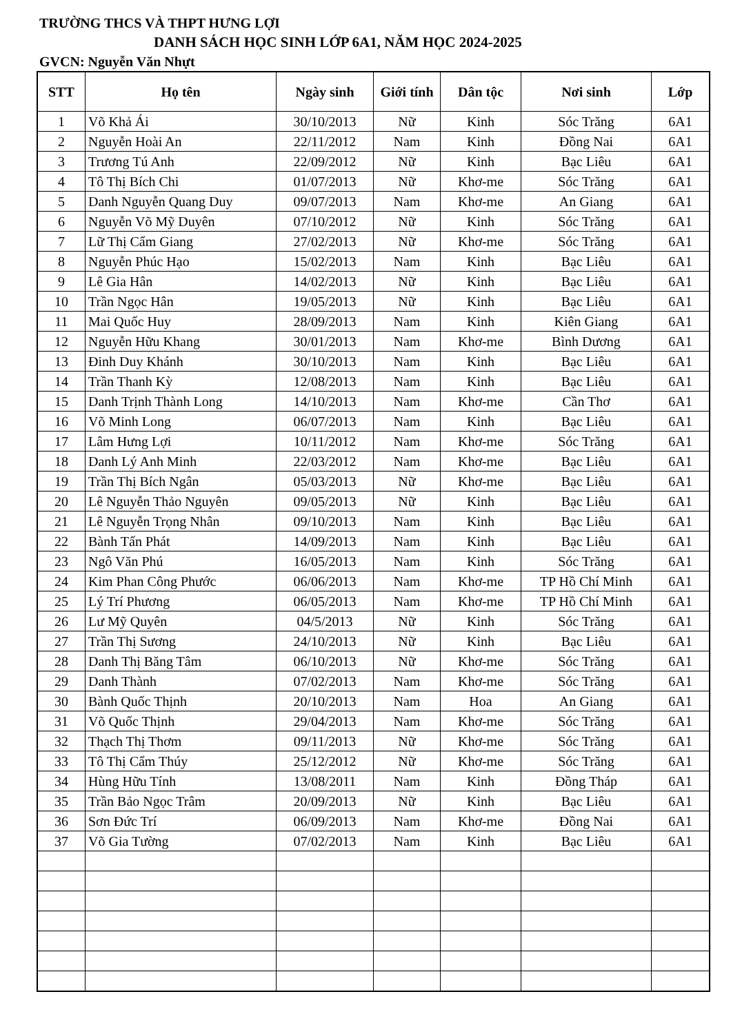TRƯỜNG THCS VÀ THPT HƯNG LỢI
DANH SÁCH HỌC SINH LỚP 6A1, NĂM HỌC 2024-2025
GVCN: Nguyễn Văn Nhựt
| STT | Họ tên | Ngày sinh | Giới tính | Dân tộc | Nơi sinh | Lớp |
| --- | --- | --- | --- | --- | --- | --- |
| 1 | Võ Khả Ái | 30/10/2013 | Nữ | Kinh | Sóc Trăng | 6A1 |
| 2 | Nguyễn Hoài An | 22/11/2012 | Nam | Kinh | Đồng Nai | 6A1 |
| 3 | Trương Tú Anh | 22/09/2012 | Nữ | Kinh | Bạc Liêu | 6A1 |
| 4 | Tô Thị Bích Chi | 01/07/2013 | Nữ | Khơ-me | Sóc Trăng | 6A1 |
| 5 | Danh Nguyễn Quang Duy | 09/07/2013 | Nam | Khơ-me | An Giang | 6A1 |
| 6 | Nguyễn Võ Mỹ Duyên | 07/10/2012 | Nữ | Kinh | Sóc Trăng | 6A1 |
| 7 | Lữ Thị Cẩm Giang | 27/02/2013 | Nữ | Khơ-me | Sóc Trăng | 6A1 |
| 8 | Nguyễn Phúc Hạo | 15/02/2013 | Nam | Kinh | Bạc Liêu | 6A1 |
| 9 | Lê Gia Hân | 14/02/2013 | Nữ | Kinh | Bạc Liêu | 6A1 |
| 10 | Trần Ngọc Hân | 19/05/2013 | Nữ | Kinh | Bạc Liêu | 6A1 |
| 11 | Mai Quốc Huy | 28/09/2013 | Nam | Kinh | Kiên Giang | 6A1 |
| 12 | Nguyễn Hữu Khang | 30/01/2013 | Nam | Khơ-me | Bình Dương | 6A1 |
| 13 | Đinh Duy Khánh | 30/10/2013 | Nam | Kinh | Bạc Liêu | 6A1 |
| 14 | Trần Thanh Kỳ | 12/08/2013 | Nam | Kinh | Bạc Liêu | 6A1 |
| 15 | Danh Trịnh Thành Long | 14/10/2013 | Nam | Khơ-me | Cần Thơ | 6A1 |
| 16 | Võ Minh Long | 06/07/2013 | Nam | Kinh | Bạc Liêu | 6A1 |
| 17 | Lâm Hưng Lợi | 10/11/2012 | Nam | Khơ-me | Sóc Trăng | 6A1 |
| 18 | Danh Lý Anh Minh | 22/03/2012 | Nam | Khơ-me | Bạc Liêu | 6A1 |
| 19 | Trần Thị Bích Ngân | 05/03/2013 | Nữ | Khơ-me | Bạc Liêu | 6A1 |
| 20 | Lê Nguyễn Thảo Nguyên | 09/05/2013 | Nữ | Kinh | Bạc Liêu | 6A1 |
| 21 | Lê Nguyễn Trọng Nhân | 09/10/2013 | Nam | Kinh | Bạc Liêu | 6A1 |
| 22 | Bành Tấn Phát | 14/09/2013 | Nam | Kinh | Bạc Liêu | 6A1 |
| 23 | Ngô Văn Phú | 16/05/2013 | Nam | Kinh | Sóc Trăng | 6A1 |
| 24 | Kim Phan Công Phước | 06/06/2013 | Nam | Khơ-me | TP Hồ Chí Minh | 6A1 |
| 25 | Lý Trí Phương | 06/05/2013 | Nam | Khơ-me | TP Hồ Chí Minh | 6A1 |
| 26 | Lư Mỹ Quyên | 04/5/2013 | Nữ | Kinh | Sóc Trăng | 6A1 |
| 27 | Trần Thị Sương | 24/10/2013 | Nữ | Kinh | Bạc Liêu | 6A1 |
| 28 | Danh Thị Băng Tâm | 06/10/2013 | Nữ | Khơ-me | Sóc Trăng | 6A1 |
| 29 | Danh Thành | 07/02/2013 | Nam | Khơ-me | Sóc Trăng | 6A1 |
| 30 | Bành Quốc Thịnh | 20/10/2013 | Nam | Hoa | An Giang | 6A1 |
| 31 | Võ Quốc Thịnh | 29/04/2013 | Nam | Khơ-me | Sóc Trăng | 6A1 |
| 32 | Thạch Thị Thơm | 09/11/2013 | Nữ | Khơ-me | Sóc Trăng | 6A1 |
| 33 | Tô Thị Cẩm Thúy | 25/12/2012 | Nữ | Khơ-me | Sóc Trăng | 6A1 |
| 34 | Hùng Hữu Tính | 13/08/2011 | Nam | Kinh | Đồng Tháp | 6A1 |
| 35 | Trần Bảo Ngọc Trâm | 20/09/2013 | Nữ | Kinh | Bạc Liêu | 6A1 |
| 36 | Sơn Đức Trí | 06/09/2013 | Nam | Khơ-me | Đồng Nai | 6A1 |
| 37 | Võ Gia Tường | 07/02/2013 | Nam | Kinh | Bạc Liêu | 6A1 |